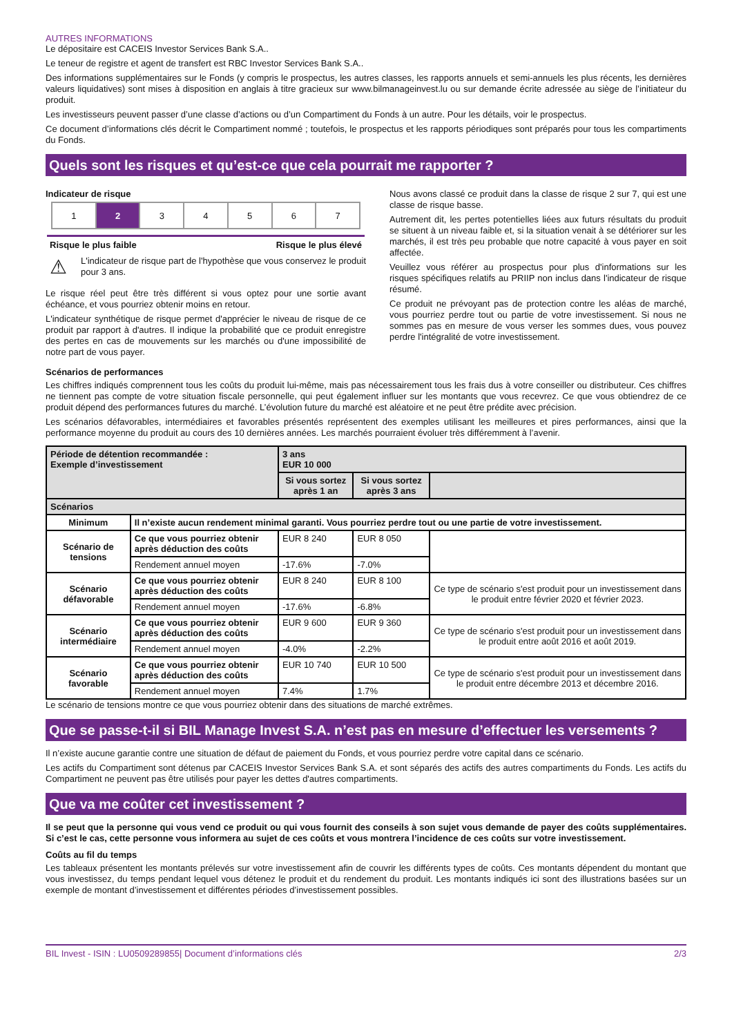AUTRES INFORMATIONS
Le dépositaire est CACEIS Investor Services Bank S.A..
Le teneur de registre et agent de transfert est RBC Investor Services Bank S.A..
Des informations supplémentaires sur le Fonds (y compris le prospectus, les autres classes, les rapports annuels et semi-annuels les plus récents, les dernières valeurs liquidatives) sont mises à disposition en anglais à titre gracieux sur www.bilmanageinvest.lu ou sur demande écrite adressée au siège de l’initiateur du produit.
Les investisseurs peuvent passer d’une classe d’actions ou d’un Compartiment du Fonds à un autre. Pour les détails, voir le prospectus.
Ce document d’informations clés décrit le Compartiment nommé ; toutefois, le prospectus et les rapports périodiques sont préparés pour tous les compartiments du Fonds.
Quels sont les risques et qu’est-ce que cela pourrait me rapporter ?
Indicateur de risque
| 1 | 2 | 3 | 4 | 5 | 6 | 7 |
Risque le plus faible Risque le plus élevé
⚠
L'indicateur de risque part de l'hypothèse que vous conservez le produit pour 3 ans.
Le risque réel peut être très différent si vous optez pour une sortie avant échéance, et vous pourriez obtenir moins en retour.
L'indicateur synthétique de risque permet d'apprécier le niveau de risque de ce produit par rapport à d'autres. Il indique la probabilité que ce produit enregistre des pertes en cas de mouvements sur les marchés ou d'une impossibilité de notre part de vous payer.
Nous avons classé ce produit dans la classe de risque 2 sur 7, qui est une classe de risque basse.
Autrement dit, les pertes potentielles liées aux futurs résultats du produit se situent à un niveau faible et, si la situation venait à se détériorer sur les marchés, il est très peu probable que notre capacité à vous payer en soit affectée.
Veuillez vous référer au prospectus pour plus d'informations sur les risques spécifiques relatifs au PRIIP non inclus dans l'indicateur de risque résumé.
Ce produit ne prévoyant pas de protection contre les aléas de marché, vous pourriez perdre tout ou partie de votre investissement. Si nous ne sommes pas en mesure de vous verser les sommes dues, vous pouvez perdre l'intégralité de votre investissement.
Scénarios de performances
Les chiffres indiqués comprennent tous les coûts du produit lui-même, mais pas nécessairement tous les frais dus à votre conseiller ou distributeur. Ces chiffres ne tiennent pas compte de votre situation fiscale personnelle, qui peut également influer sur les montants que vous recevrez. Ce que vous obtiendrez de ce produit dépend des performances futures du marché. L’évolution future du marché est aléatoire et ne peut être prédite avec précision.
Les scénarios défavorables, intermédiaires et favorables présentés représentent des exemples utilisant les meilleures et pires performances, ainsi que la performance moyenne du produit au cours des 10 dernières années. Les marchés pourraient évoluer très différemment à l’avenir.
| Période de détention recommandée : Exemple d’investissement | | 3 ans EUR 10 000 | | |
| --- | --- | --- | --- | --- |
| | | Si vous sortez après 1 an | Si vous sortez après 3 ans | |
| Scénarios | | | | |
| Minimum | Il n’existe aucun rendement minimal garanti. Vous pourriez perdre tout ou une partie de votre investissement. | | | |
| Scénario de tensions | Ce que vous pourriez obtenir après déduction des coûts | EUR 8 240 | EUR 8 050 | |
| | Rendement annuel moyen | -17.6% | -7.0% | |
| Scénario défavorable | Ce que vous pourriez obtenir après déduction des coûts | EUR 8 240 | EUR 8 100 | Ce type de scénario s'est produit pour un investissement dans le produit entre février 2020 et février 2023. |
| | Rendement annuel moyen | -17.6% | -6.8% | |
| Scénario intermédiaire | Ce que vous pourriez obtenir après déduction des coûts | EUR 9 600 | EUR 9 360 | Ce type de scénario s'est produit pour un investissement dans le produit entre août 2016 et août 2019. |
| | Rendement annuel moyen | -4.0% | -2.2% | |
| Scénario favorable | Ce que vous pourriez obtenir après déduction des coûts | EUR 10 740 | EUR 10 500 | Ce type de scénario s'est produit pour un investissement dans le produit entre décembre 2013 et décembre 2016. |
| | Rendement annuel moyen | 7.4% | 1.7% | |
Le scénario de tensions montre ce que vous pourriez obtenir dans des situations de marché extrêmes.
Que se passe-t-il si BIL Manage Invest S.A. n’est pas en mesure d’effectuer les versements ?
Il n’existe aucune garantie contre une situation de défaut de paiement du Fonds, et vous pourriez perdre votre capital dans ce scénario.
Les actifs du Compartiment sont détenus par CACEIS Investor Services Bank S.A. et sont séparés des actifs des autres compartiments du Fonds. Les actifs du Compartiment ne peuvent pas être utilisés pour payer les dettes d'autres compartiments.
Que va me coûter cet investissement ?
Il se peut que la personne qui vous vend ce produit ou qui vous fournit des conseils à son sujet vous demande de payer des coûts supplémentaires. Si c’est le cas, cette personne vous informera au sujet de ces coûts et vous montrera l’incidence de ces coûts sur votre investissement.
Coûts au fil du temps
Les tableaux présentent les montants prélevés sur votre investissement afin de couvrir les différents types de coûts. Ces montants dépendent du montant que vous investissez, du temps pendant lequel vous détenez le produit et du rendement du produit. Les montants indiqués ici sont des illustrations basées sur un exemple de montant d’investissement et différentes périodes d’investissement possibles.
BIL Invest - ISIN : LU0509289855| Document d’informations clés 2/3